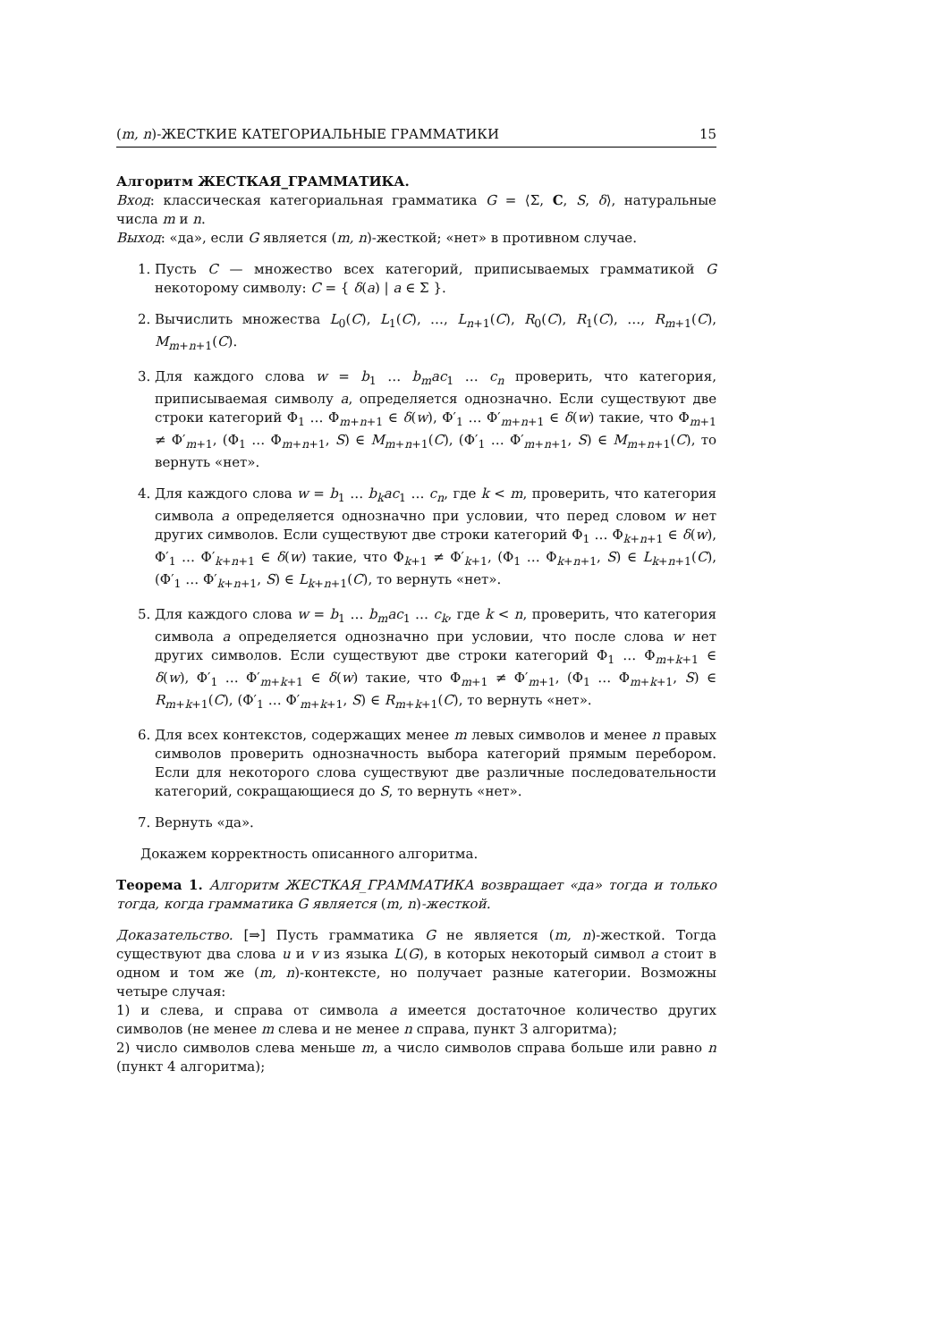(m, n)-ЖЕСТКИЕ КАТЕГОРИАЛЬНЫЕ ГРАММАТИКИ 15
Алгоритм ЖЕСТКАЯ_ГРАММАТИКА.
Вход: классическая категориальная грамматика G = ⟨Σ, C, S, δ⟩, натуральные числа m и n.
Выход: «да», если G является (m, n)-жесткой; «нет» в противном случае.
1. Пусть C — множество всех категорий, приписываемых грамматикой G некоторому символу: C = { δ(a) | a ∈ Σ }.
2. Вычислить множества L<sub>0</sub>(C), L<sub>1</sub>(C), …, L<sub>n+1</sub>(C), R<sub>0</sub>(C), R<sub>1</sub>(C), …, R<sub>m+1</sub>(C), M<sub>m+n+1</sub>(C).
3. Для каждого слова w = b<sub>1</sub> … b<sub>m</sub>ac<sub>1</sub> … c<sub>n</sub> проверить, что категория, приписываемая символу a, определяется однозначно. Если существуют две строки категорий Φ<sub>1</sub> … Φ<sub>m+n+1</sub> ∈ δ(w), Φ′<sub>1</sub> … Φ′<sub>m+n+1</sub> ∈ δ(w) такие, что Φ<sub>m+1</sub> ≠ Φ′<sub>m+1</sub>, (Φ<sub>1</sub> … Φ<sub>m+n+1</sub>, S) ∈ M<sub>m+n+1</sub>(C), (Φ′<sub>1</sub> … Φ′<sub>m+n+1</sub>, S) ∈ M<sub>m+n+1</sub>(C), то вернуть «нет».
4. Для каждого слова w = b<sub>1</sub> … b<sub>k</sub>ac<sub>1</sub> … c<sub>n</sub>, где k < m, проверить, что категория символа a определяется однозначно при условии, что перед словом w нет других символов. Если существуют две строки категорий Φ<sub>1</sub> … Φ<sub>k+n+1</sub> ∈ δ(w), Φ′<sub>1</sub> … Φ′<sub>k+n+1</sub> ∈ δ(w) такие, что Φ<sub>k+1</sub> ≠ Φ′<sub>k+1</sub>, (Φ<sub>1</sub> … Φ<sub>k+n+1</sub>, S) ∈ L<sub>k+n+1</sub>(C), (Φ′<sub>1</sub> … Φ′<sub>k+n+1</sub>, S) ∈ L<sub>k+n+1</sub>(C), то вернуть «нет».
5. Для каждого слова w = b<sub>1</sub> … b<sub>m</sub>ac<sub>1</sub> … c<sub>k</sub>, где k < n, проверить, что категория символа a определяется однозначно при условии, что после слова w нет других символов. Если существуют две строки категорий Φ<sub>1</sub> … Φ<sub>m+k+1</sub> ∈ δ(w), Φ′<sub>1</sub> … Φ′<sub>m+k+1</sub> ∈ δ(w) такие, что Φ<sub>m+1</sub> ≠ Φ′<sub>m+1</sub>, (Φ<sub>1</sub> … Φ<sub>m+k+1</sub>, S) ∈ R<sub>m+k+1</sub>(C), (Φ′<sub>1</sub> … Φ′<sub>m+k+1</sub>, S) ∈ R<sub>m+k+1</sub>(C), то вернуть «нет».
6. Для всех контекстов, содержащих менее m левых символов и менее n правых символов проверить однозначность выбора категорий прямым перебором. Если для некоторого слова существуют две различные последовательности категорий, сокращающиеся до S, то вернуть «нет».
7. Вернуть «да».
Докажем корректность описанного алгоритма.
Теорема 1. Алгоритм ЖЕСТКАЯ_ГРАММАТИКА возвращает «да» тогда и только тогда, когда грамматика G является (m, n)-жесткой.
Доказательство. [⇒] Пусть грамматика G не является (m, n)-жесткой. Тогда существуют два слова u и v из языка L(G), в которых некоторый символ a стоит в одном и том же (m, n)-контексте, но получает разные категории. Возможны четыре случая:
1) и слева, и справа от символа a имеется достаточное количество других символов (не менее m слева и не менее n справа, пункт 3 алгоритма);
2) число символов слева меньше m, а число символов справа больше или равно n (пункт 4 алгоритма);